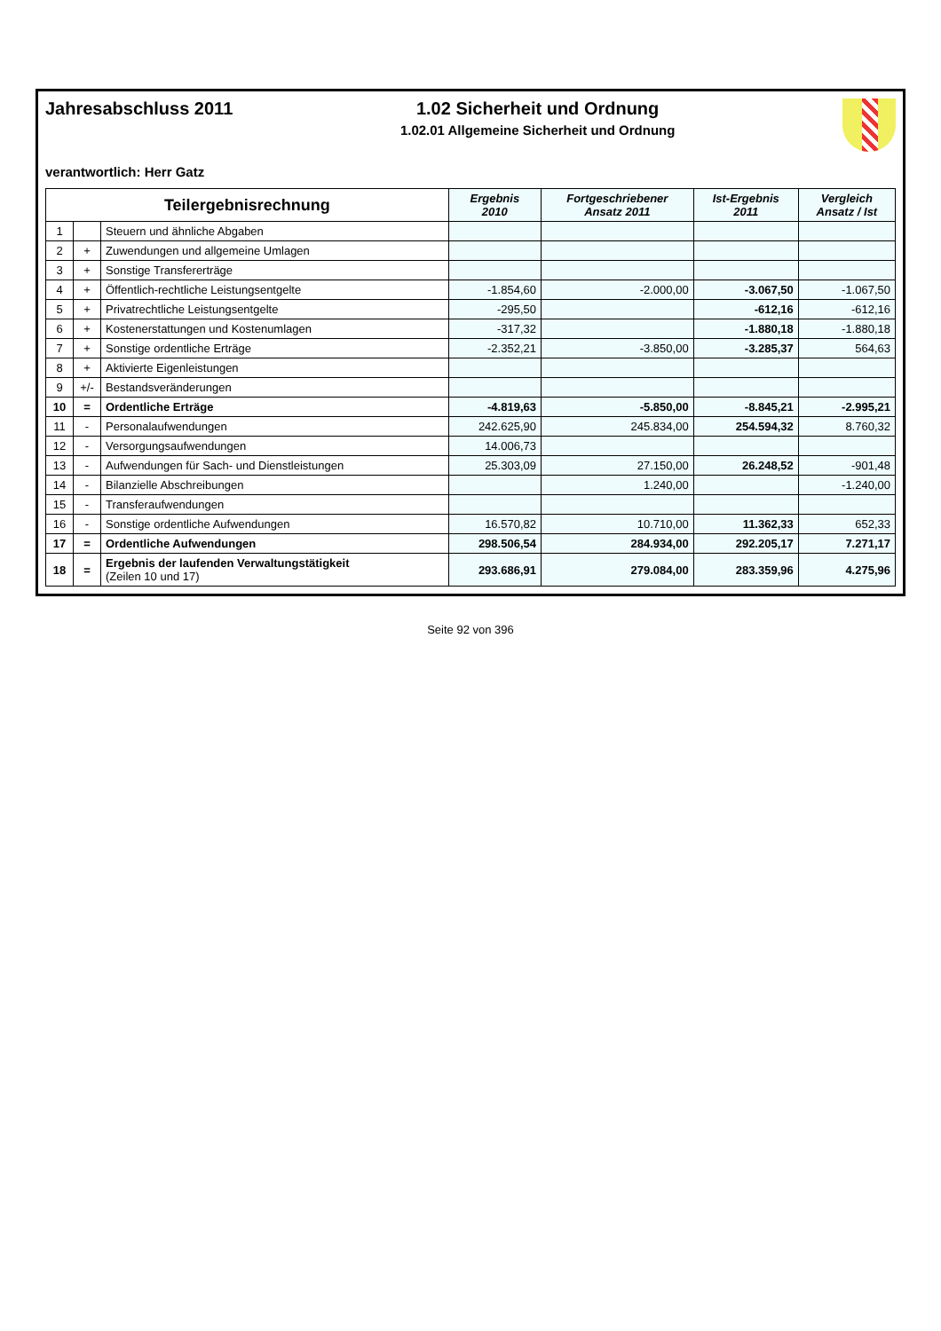Jahresabschluss 2011 1.02 Sicherheit und Ordnung
1.02.01 Allgemeine Sicherheit und Ordnung
verantwortlich: Herr Gatz
| Teilergebnisrechnung | | | Ergebnis 2010 | Fortgeschriebener Ansatz 2011 | Ist-Ergebnis 2011 | Vergleich Ansatz / Ist |
| --- | --- | --- | --- | --- | --- | --- |
| 1 | | Steuern und ähnliche Abgaben | | | | |
| 2 | + | Zuwendungen und allgemeine Umlagen | | | | |
| 3 | + | Sonstige Transfererträge | | | | |
| 4 | + | Öffentlich-rechtliche Leistungsentgelte | -1.854,60 | -2.000,00 | -3.067,50 | -1.067,50 |
| 5 | + | Privatrechtliche Leistungsentgelte | -295,50 | | -612,16 | -612,16 |
| 6 | + | Kostenerstattungen und Kostenumlagen | -317,32 | | -1.880,18 | -1.880,18 |
| 7 | + | Sonstige ordentliche Erträge | -2.352,21 | -3.850,00 | -3.285,37 | 564,63 |
| 8 | + | Aktivierte Eigenleistungen | | | | |
| 9 | +/- | Bestandsveränderungen | | | | |
| 10 | = | Ordentliche Erträge | -4.819,63 | -5.850,00 | -8.845,21 | -2.995,21 |
| 11 | - | Personalaufwendungen | 242.625,90 | 245.834,00 | 254.594,32 | 8.760,32 |
| 12 | - | Versorgungsaufwendungen | 14.006,73 | | | |
| 13 | - | Aufwendungen für Sach- und Dienstleistungen | 25.303,09 | 27.150,00 | 26.248,52 | -901,48 |
| 14 | - | Bilanzielle Abschreibungen | | 1.240,00 | | -1.240,00 |
| 15 | - | Transferaufwendungen | | | | |
| 16 | - | Sonstige ordentliche Aufwendungen | 16.570,82 | 10.710,00 | 11.362,33 | 652,33 |
| 17 | = | Ordentliche Aufwendungen | 298.506,54 | 284.934,00 | 292.205,17 | 7.271,17 |
| 18 | = | Ergebnis der laufenden Verwaltungstätigkeit (Zeilen 10 und 17) | 293.686,91 | 279.084,00 | 283.359,96 | 4.275,96 |
Seite 92 von 396